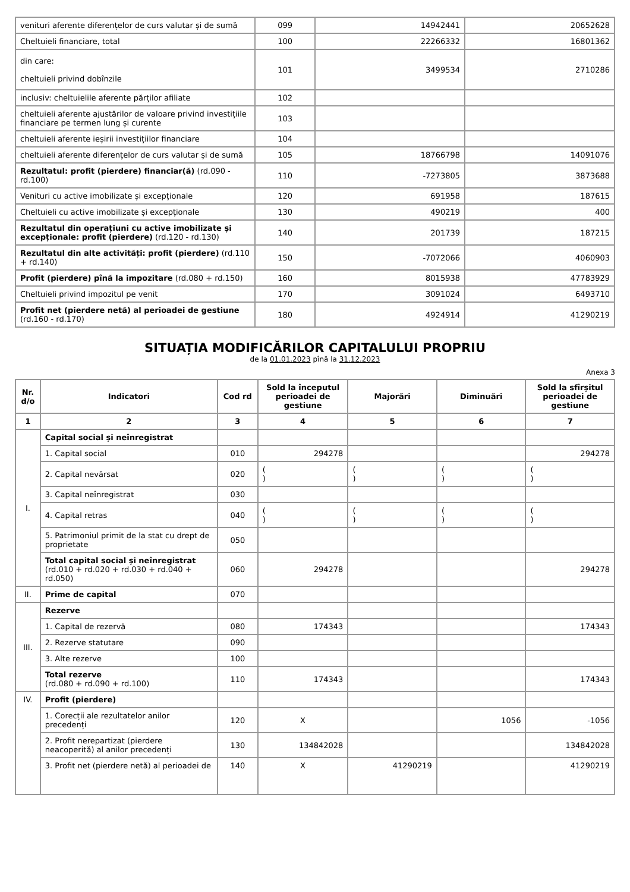| venituri aferente diferențelor de curs valutar și de sumă | 099 | 14942441 | 20652628 |
| Cheltuieli financiare, total | 100 | 22266332 | 16801362 |
| din care: cheltuieli privind dobînzile | 101 | 3499534 | 2710286 |
| inclusiv: cheltuielile aferente părților afiliate | 102 | | |
| cheltuieli aferente ajustărilor de valoare privind investițiile financiare pe termen lung și curente | 103 | | |
| cheltuieli aferente ieșirii investițiilor financiare | 104 | | |
| cheltuieli aferente diferențelor de curs valutar și de sumă | 105 | 18766798 | 14091076 |
| Rezultatul: profit (pierdere) financiar(ă) (rd.090 - rd.100) | 110 | -7273805 | 3873688 |
| Venituri cu active imobilizate și excepționale | 120 | 691958 | 187615 |
| Cheltuieli cu active imobilizate și excepționale | 130 | 490219 | 400 |
| Rezultatul din operațiuni cu active imobilizate și excepționale: profit (pierdere) (rd.120 - rd.130) | 140 | 201739 | 187215 |
| Rezultatul din alte activități: profit (pierdere) (rd.110 + rd.140) | 150 | -7072066 | 4060903 |
| Profit (pierdere) pînă la impozitare (rd.080 + rd.150) | 160 | 8015938 | 47783929 |
| Cheltuieli privind impozitul pe venit | 170 | 3091024 | 6493710 |
| Profit net (pierdere netă) al perioadei de gestiune (rd.160 - rd.170) | 180 | 4924914 | 41290219 |
SITUAȚIA MODIFICĂRILOR CAPITALULUI PROPRIU
de la 01.01.2023 pînă la 31.12.2023
Anexa 3
| Nr. d/o | Indicatori | Cod rd | Sold la începutul perioadei de gestiune | Majorări | Diminuări | Sold la sfîrșitul perioadei de gestiune |
| --- | --- | --- | --- | --- | --- | --- |
| 1 | 2 | 3 | 4 | 5 | 6 | 7 |
| I. | Capital social și neînregistrat | | | | | |
| | 1. Capital social | 010 | 294278 | | | 294278 |
| | 2. Capital nevărsat | 020 | ( ) | ( ) | ( ) | ( ) |
| | 3. Capital neînregistrat | 030 | | | | |
| | 4. Capital retras | 040 | ( ) | ( ) | ( ) | ( ) |
| | 5. Patrimoniul primit de la stat cu drept de proprietate | 050 | | | | |
| | Total capital social și neînregistrat (rd.010 + rd.020 + rd.030 + rd.040 + rd.050) | 060 | 294278 | | | 294278 |
| II. | Prime de capital | 070 | | | | |
| III. | Rezerve | | | | | |
| | 1. Capital de rezervă | 080 | 174343 | | | 174343 |
| | 2. Rezerve statutare | 090 | | | | |
| | 3. Alte rezerve | 100 | | | | |
| | Total rezerve (rd.080 + rd.090 + rd.100) | 110 | 174343 | | | 174343 |
| IV. | Profit (pierdere) | | | | | |
| | 1. Corecții ale rezultatelor anilor precedenți | 120 | X | | 1056 | -1056 |
| | 2. Profit nerepartizat (pierdere neacoperită) al anilor precedenți | 130 | 134842028 | | | 134842028 |
| | 3. Profit net (pierdere netă) al perioadei de | 140 | X | 41290219 | | 41290219 |